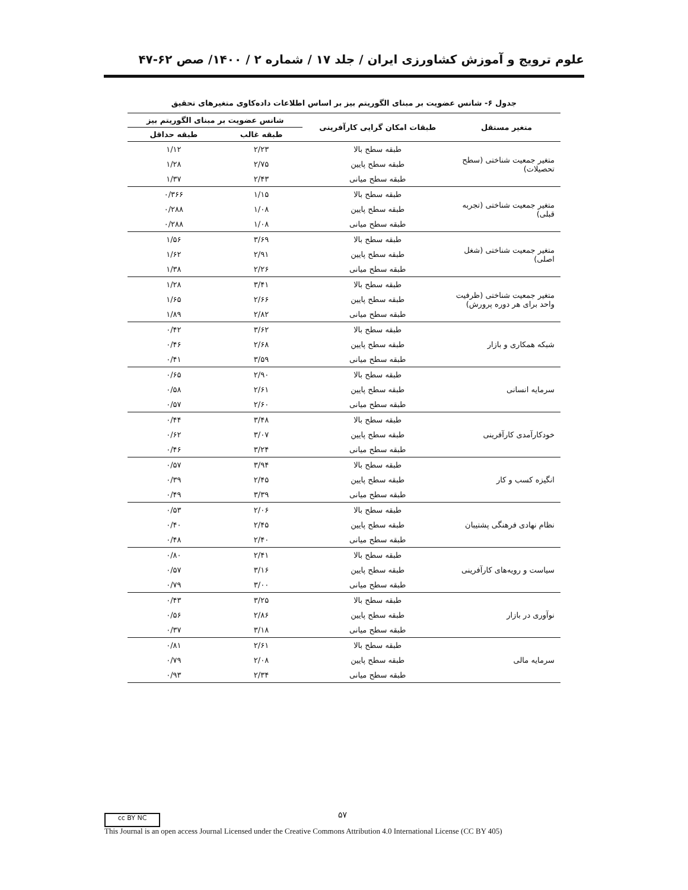علوم ترویج و آموزش کشاورزی ایران / جلد ۱۷ / شماره ۲ / ۱۴۰۰/ صص ۶۲-۴۷
جدول ۶- شانس عضویت بر مبنای الگوریتم بیز بر اساس اطلاعات داده‌کاوی متغیرهای تحقیق
| متغیر مستقل | طبقات امکان گرایی کارآفرینی | شانس عضویت بر مبنای الگوریتم بیز | |
| --- | --- | --- | --- |
| | | طبقه غالب | طبقه حداقل |
| متغیر جمعیت شناختی (سطح تحصیلات) | طبقه سطح بالا | ۲/۲۳ | ۱/۱۲ |
| | طبقه سطح پایین | ۲/۷۵ | ۱/۲۸ |
| | طبقه سطح میانی | ۲/۴۳ | ۱/۳۷ |
| متغیر جمعیت شناختی (تجربه قبلی) | طبقه سطح بالا | ۱/۱۵ | ۰/۳۶۶ |
| | طبقه سطح پایین | ۱/۰۸ | ۰/۲۸۸ |
| | طبقه سطح میانی | ۱/۰۸ | ۰/۲۸۸ |
| متغیر جمعیت شناختی (شغل اصلی) | طبقه سطح بالا | ۳/۶۹ | ۱/۵۶ |
| | طبقه سطح پایین | ۲/۹۱ | ۱/۶۲ |
| | طبقه سطح میانی | ۲/۲۶ | ۱/۳۸ |
| متغیر جمعیت شناختی (ظرفیت واحد برای هر دوره پرورش) | طبقه سطح بالا | ۳/۴۱ | ۱/۲۸ |
| | طبقه سطح پایین | ۲/۶۶ | ۱/۶۵ |
| | طبقه سطح میانی | ۲/۸۲ | ۱/۸۹ |
| شبکه همکاری و بازار | طبقه سطح بالا | ۳/۶۲ | ۰/۴۲ |
| | طبقه سطح پایین | ۲/۶۸ | ۰/۴۶ |
| | طبقه سطح میانی | ۳/۵۹ | ۰/۴۱ |
| سرمایه انسانی | طبقه سطح بالا | ۲/۹۰ | ۰/۶۵ |
| | طبقه سطح پایین | ۲/۶۱ | ۰/۵۸ |
| | طبقه سطح میانی | ۲/۶۰ | ۰/۵۷ |
| خودکارآمدی کارآفرینی | طبقه سطح بالا | ۳/۴۸ | ۰/۴۴ |
| | طبقه سطح پایین | ۳/۰۷ | ۰/۶۲ |
| | طبقه سطح میانی | ۳/۲۴ | ۰/۴۶ |
| انگیزه کسب و کار | طبقه سطح بالا | ۳/۹۴ | ۰/۵۷ |
| | طبقه سطح پایین | ۲/۴۵ | ۰/۳۹ |
| | طبقه سطح میانی | ۳/۳۹ | ۰/۴۹ |
| نظام نهادی فرهنگی پشتیبان | طبقه سطح بالا | ۲/۰۶ | ۰/۵۳ |
| | طبقه سطح پایین | ۲/۴۵ | ۰/۴۰ |
| | طبقه سطح میانی | ۲/۴۰ | ۰/۴۸ |
| سیاست و رویه‌های کارآفرینی | طبقه سطح بالا | ۲/۴۱ | ۰/۸۰ |
| | طبقه سطح پایین | ۳/۱۶ | ۰/۵۷ |
| | طبقه سطح میانی | ۳/۰۰ | ۰/۷۹ |
| نوآوری در بازار | طبقه سطح بالا | ۳/۲۵ | ۰/۴۳ |
| | طبقه سطح پایین | ۲/۸۶ | ۰/۵۶ |
| | طبقه سطح میانی | ۳/۱۸ | ۰/۳۷ |
| سرمایه مالی | طبقه سطح بالا | ۲/۶۱ | ۰/۸۱ |
| | طبقه سطح پایین | ۲/۰۸ | ۰/۷۹ |
| | طبقه سطح میانی | ۲/۳۴ | ۰/۹۳ |
cc BY NC ۵۷
This Journal is an open access Journal Licensed under the Creative Commons Attribution 4.0 International License (CC BY 405)